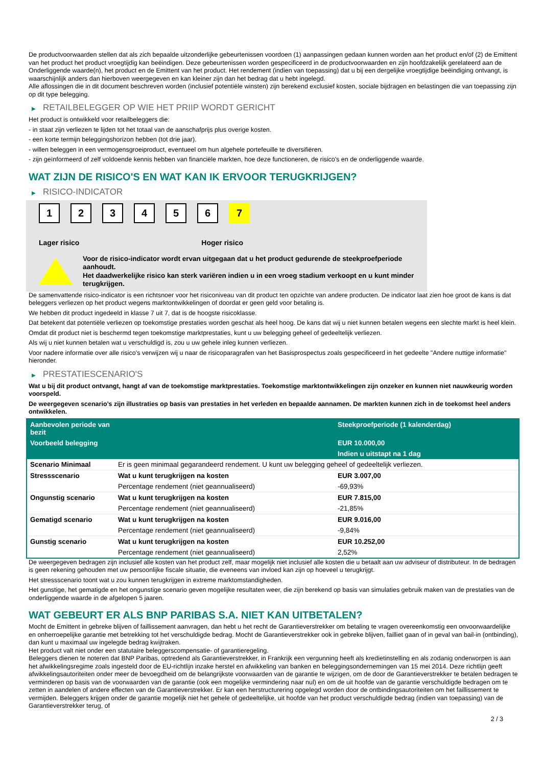De productvoorwaarden stellen dat als zich bepaalde uitzonderlijke gebeurtenissen voordoen (1) aanpassingen gedaan kunnen worden aan het product en/of (2) de Emittent van het product het product vroegtijdig kan beëindigen. Deze gebeurtenissen worden gespecificeerd in de productvoorwaarden en zijn hoofdzakelijk gerelateerd aan de Onderliggende waarde(n), het product en de Emittent van het product. Het rendement (indien van toepassing) dat u bij een dergelijke vroegtijdige beëindiging ontvangt, is waarschijnlijk anders dan hierboven weergegeven en kan kleiner zijn dan het bedrag dat u hebt ingelegd.
Alle aflossingen die in dit document beschreven worden (inclusief potentiële winsten) zijn berekend exclusief kosten, sociale bijdragen en belastingen die van toepassing zijn op dit type belegging.
▶ RETAILBELEGGER OP WIE HET PRIIP WORDT GERICHT
Het product is ontwikkeld voor retailbeleggers die:
- in staat zijn verliezen te lijden tot het totaal van de aanschafprijs plus overige kosten.
- een korte termijn beleggingshorizon hebben (tot drie jaar).
- willen beleggen in een vermogensgroeiproduct, eventueel om hun algehele portefeuille te diversifiëren.
- zijn geïnformeerd of zelf voldoende kennis hebben van financiële markten, hoe deze functioneren, de risico's en de onderliggende waarde.
WAT ZIJN DE RISICO'S EN WAT KAN IK ERVOOR TERUGKRIJGEN?
▶ RISICO-INDICATOR
1 2 3 4 5 6 7
Lager risico Hoger risico
Voor de risico-indicator wordt ervan uitgegaan dat u het product gedurende de steekproefperiode aanhoudt.
Het daadwerkelijke risico kan sterk variëren indien u in een vroeg stadium verkoopt en u kunt minder terugkrijgen.
De samenvattende risico-indicator is een richtsnoer voor het risiconiveau van dit product ten opzichte van andere producten. De indicator laat zien hoe groot de kans is dat beleggers verliezen op het product wegens marktontwikkelingen of doordat er geen geld voor betaling is.
We hebben dit product ingedeeld in klasse 7 uit 7, dat is de hoogste risicoklasse.
Dat betekent dat potentiële verliezen op toekomstige prestaties worden geschat als heel hoog. De kans dat wij u niet kunnen betalen wegens een slechte markt is heel klein.
Omdat dit product niet is beschermd tegen toekomstige marktprestaties, kunt u uw belegging geheel of gedeeltelijk verliezen.
Als wij u niet kunnen betalen wat u verschuldigd is, zou u uw gehele inleg kunnen verliezen.
Voor nadere informatie over alle risico's verwijzen wij u naar de risicoparagrafen van het Basisprospectus zoals gespecificeerd in het gedeelte "Andere nuttige informatie" hieronder.
▶ PRESTATIESCENARIO'S
Wat u bij dit product ontvangt, hangt af van de toekomstige marktprestaties. Toekomstige marktontwikkelingen zijn onzeker en kunnen niet nauwkeurig worden voorspeld.
De weergegeven scenario’s zijn illustraties op basis van prestaties in het verleden en bepaalde aannamen. De markten kunnen zich in de toekomst heel anders ontwikkelen.
| Aanbevolen periode van bezit | | Steekproefperiode (1 kalenderdag) |
| --- | --- | --- |
| Voorbeeld belegging | | EUR 10.000,00 |
| | | Indien u uitstapt na 1 dag |
| Scenario Minimaal | Er is geen minimaal gegarandeerd rendement. U kunt uw belegging geheel of gedeeltelijk verliezen. | |
| Stressscenario | Wat u kunt terugkrijgen na kosten | EUR 3.007,00 |
| | Percentage rendement (niet geannualiseerd) | -69,93% |
| Ongunstig scenario | Wat u kunt terugkrijgen na kosten | EUR 7.815,00 |
| | Percentage rendement (niet geannualiseerd) | -21,85% |
| Gematigd scenario | Wat u kunt terugkrijgen na kosten | EUR 9.016,00 |
| | Percentage rendement (niet geannualiseerd) | -9,84% |
| Gunstig scenario | Wat u kunt terugkrijgen na kosten | EUR 10.252,00 |
| | Percentage rendement (niet geannualiseerd) | 2,52% |
De weergegeven bedragen zijn inclusief alle kosten van het product zelf, maar mogelijk niet inclusief alle kosten die u betaalt aan uw adviseur of distributeur. In de bedragen is geen rekening gehouden met uw persoonlijke fiscale situatie, die eveneens van invloed kan zijn op hoeveel u terugkrijgt.
Het stressscenario toont wat u zou kunnen terugkrijgen in extreme marktomstandigheden.
Het gunstige, het gematigde en het ongunstige scenario geven mogelijke resultaten weer, die zijn berekend op basis van simulaties gebruik maken van de prestaties van de onderliggende waarde in de afgelopen 5 jaaren.
WAT GEBEURT ER ALS BNP PARIBAS S.A. NIET KAN UITBETALEN?
Mocht de Emittent in gebreke blijven of faillissement aanvragen, dan hebt u het recht de Garantieverstrekker om betaling te vragen overeenkomstig een onvoorwaardelijke en onherroepelijke garantie met betrekking tot het verschuldigde bedrag. Mocht de Garantieverstrekker ook in gebreke blijven, failliet gaan of in geval van bail-in (ontbinding), dan kunt u maximaal uw ingelegde bedrag kwijtraken.
Het product valt niet onder een statutaire beleggerscompensatie- of garantieregeling.
Beleggers dienen te noteren dat BNP Paribas, optredend als Garantieverstrekker, in Frankrijk een vergunning heeft als kredietinstelling en als zodanig onderworpen is aan het afwikkelingsregime zoals ingesteld door de EU-richtlijn inzake herstel en afwikkeling van banken en beleggingsondernemingen van 15 mei 2014. Deze richtlijn geeft afwikkelingsautoriteiten onder meer de bevoegdheid om de belangrijkste voorwaarden van de garantie te wijzigen, om de door de Garantieverstrekker te betalen bedragen te verminderen op basis van de voorwaarden van de garantie (ook een mogelijke vermindering naar nul) en om de uit hoofde van de garantie verschuldigde bedragen om te zetten in aandelen of andere effecten van de Garantieverstrekker. Er kan een herstructurering opgelegd worden door de ontbindingsautoriteiten om het faillissement te vermijden. Beleggers krijgen onder de garantie mogelijk niet het gehele of gedeeltelijke, uit hoofde van het product verschuldigde bedrag (indien van toepassing) van de Garantieverstrekker terug, of
2 / 3